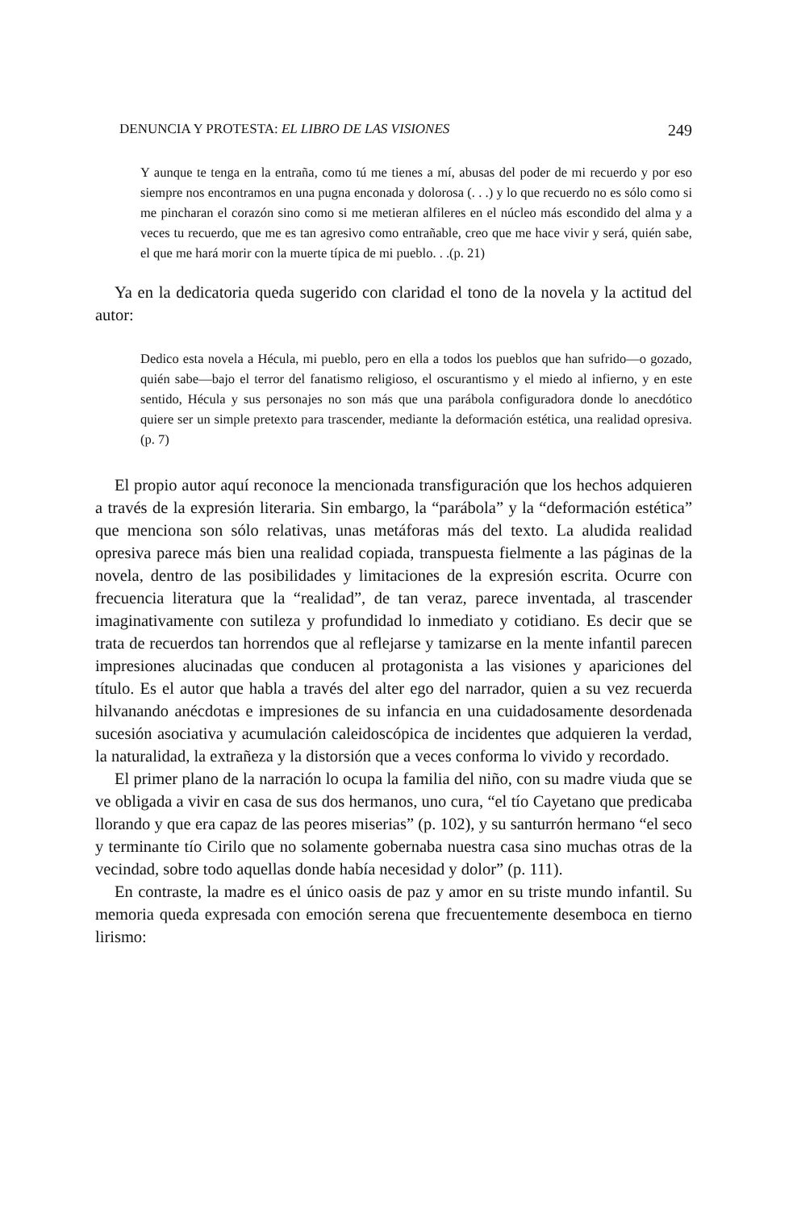DENUNCIA Y PROTESTA: EL LIBRO DE LAS VISIONES 249
Y aunque te tenga en la entraña, como tú me tienes a mí, abusas del poder de mi recuerdo y por eso siempre nos encontramos en una pugna enconada y dolorosa (. . .) y lo que recuerdo no es sólo como si me pincharan el corazón sino como si me metieran alfileres en el núcleo más escondido del alma y a veces tu recuerdo, que me es tan agresivo como entrañable, creo que me hace vivir y será, quién sabe, el que me hará morir con la muerte típica de mi pueblo. . .(p. 21)
Ya en la dedicatoria queda sugerido con claridad el tono de la novela y la actitud del autor:
Dedico esta novela a Hécula, mi pueblo, pero en ella a todos los pueblos que han sufrido—o gozado, quién sabe—bajo el terror del fanatismo religioso, el oscurantismo y el miedo al infierno, y en este sentido, Hécula y sus personajes no son más que una parábola configuradora donde lo anecdótico quiere ser un simple pretexto para trascender, mediante la deformación estética, una realidad opresiva.(p. 7)
El propio autor aquí reconoce la mencionada transfiguración que los hechos adquieren a través de la expresión literaria. Sin embargo, la “parábola” y la “deformación estética” que menciona son sólo relativas, unas metáforas más del texto. La aludida realidad opresiva parece más bien una realidad copiada, transpuesta fielmente a las páginas de la novela, dentro de las posibilidades y limitaciones de la expresión escrita. Ocurre con frecuencia literatura que la “realidad”, de tan veraz, parece inventada, al trascender imaginativamente con sutileza y profundidad lo inmediato y cotidiano. Es decir que se trata de recuerdos tan horrendos que al reflejarse y tamizarse en la mente infantil parecen impresiones alucinadas que conducen al protagonista a las visiones y apariciones del título. Es el autor que habla a través del alter ego del narrador, quien a su vez recuerda hilvanando anécdotas e impresiones de su infancia en una cuidadosamente desordenada sucesión asociativa y acumulación caleidoscópica de incidentes que adquieren la verdad, la naturalidad, la extrañeza y la distorsión que a veces conforma lo vivido y recordado.
El primer plano de la narración lo ocupa la familia del niño, con su madre viuda que se ve obligada a vivir en casa de sus dos hermanos, uno cura, “el tío Cayetano que predicaba llorando y que era capaz de las peores miserias” (p. 102), y su santurrón hermano “el seco y terminante tío Cirilo que no solamente gobernaba nuestra casa sino muchas otras de la vecindad, sobre todo aquellas donde había necesidad y dolor” (p. 111).
En contraste, la madre es el único oasis de paz y amor en su triste mundo infantil. Su memoria queda expresada con emoción serena que frecuentemente desemboca en tierno lirismo: